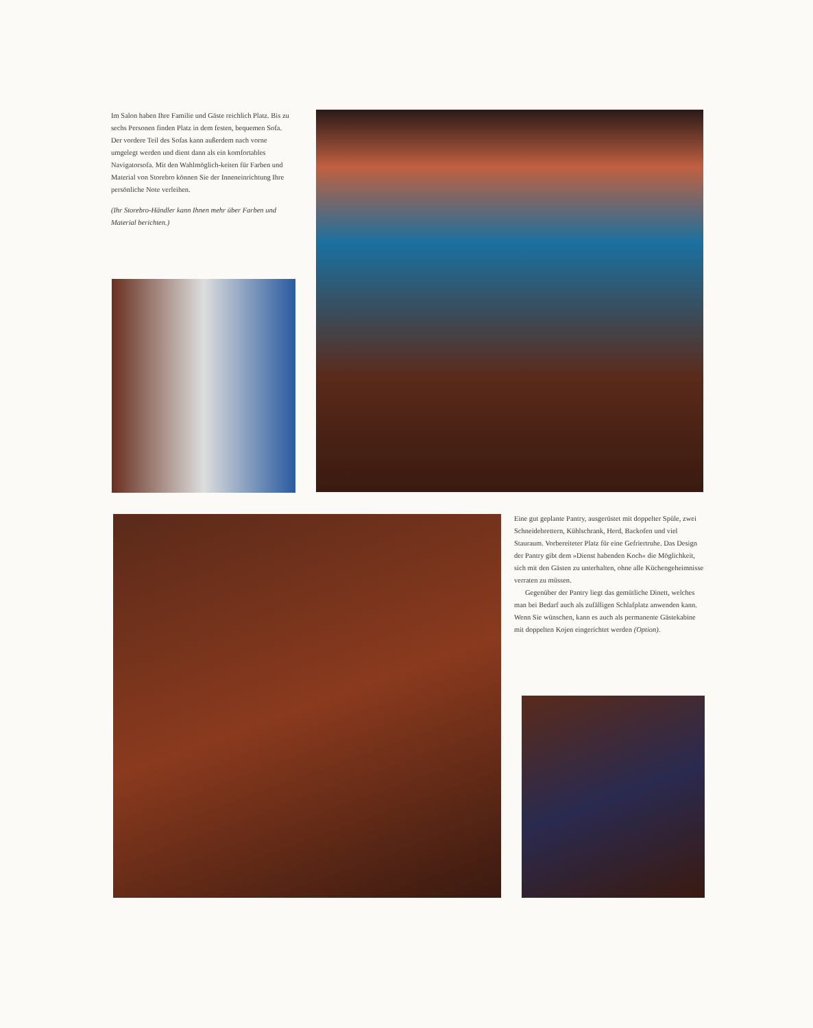Im Salon haben Ihre Familie und Gäste reichlich Platz. Bis zu sechs Personen finden Platz in dem festen, bequemen Sofa. Der vordere Teil des Sofas kann außerdem nach vorne umgelegt werden und dient dann als ein komfortables Navigatorsofa. Mit den Wahlmöglich-keiten für Farben und Material von Storebro können Sie der Inneneinrichtung Ihre persönliche Note verleihen.
(Ihr Storebro-Händler kann Ihnen mehr über Farben und Material berichten.)
Eine gut geplante Pantry, ausgerüstet mit doppelter Spüle, zwei Schneidebrettern, Kühlschrank, Herd, Backofen und viel Stauraum. Vorbereiteter Platz für eine Gefriertruhe. Das Design der Pantry gibt dem »Dienst habenden Koch« die Möglichkeit, sich mit den Gästen zu unterhalten, ohne alle Küchengeheimnisse verraten zu müssen.
Gegenüber der Pantry liegt das gemütliche Dinett, welches man bei Bedarf auch als zufälligen Schlafplatz anwenden kann. Wenn Sie wünschen, kann es auch als permanente Gästekabine mit doppelten Kojen eingerichtet werden (Option).